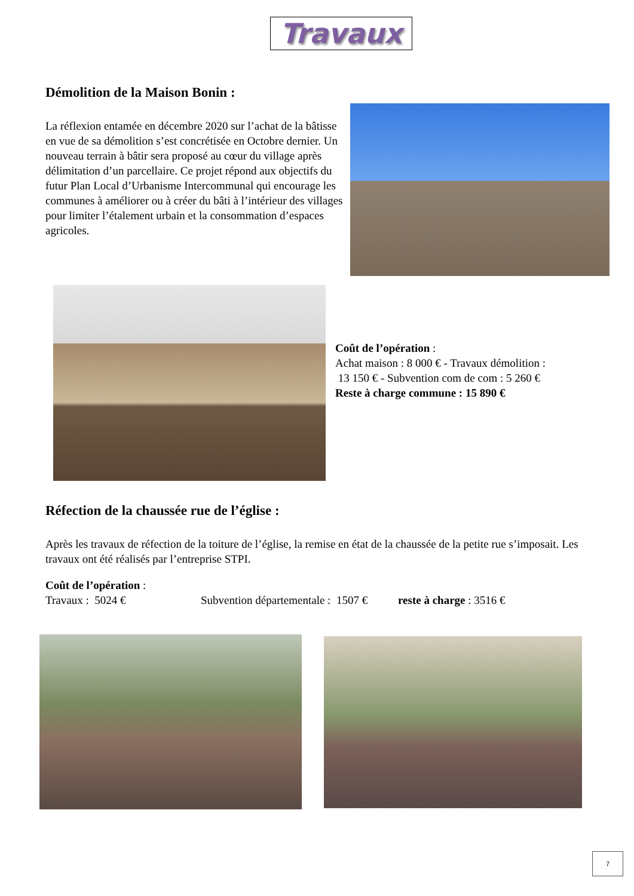Travaux
Démolition de la Maison Bonin :
La réflexion entamée en décembre 2020 sur l’achat de la bâtisse en vue de sa démolition s’est concrétisée en Octobre dernier. Un nouveau terrain à bâtir sera proposé au cœur du village après délimitation d’un parcellaire. Ce projet répond aux objectifs du futur Plan Local d’Urbanisme Intercommunal qui encourage les communes à améliorer ou à créer du bâti à l’intérieur des villages pour limiter l’étalement urbain et la consommation d’espaces agricoles.
Coût de l’opération :
Achat maison : 8 000 € - Travaux démolition :
13 150 € - Subvention com de com : 5 260 €
Reste à charge commune : 15 890 €
Réfection de la chaussée rue de l’église :
Après les travaux de réfection de la toiture de l’église, la remise en état de la chaussée de la petite rue s’imposait. Les travaux ont été réalisés par l’entreprise STPI.
Coût de l’opération :
Travaux : 5024 € Subvention départementale : 1507 € reste à charge : 3516 €
7